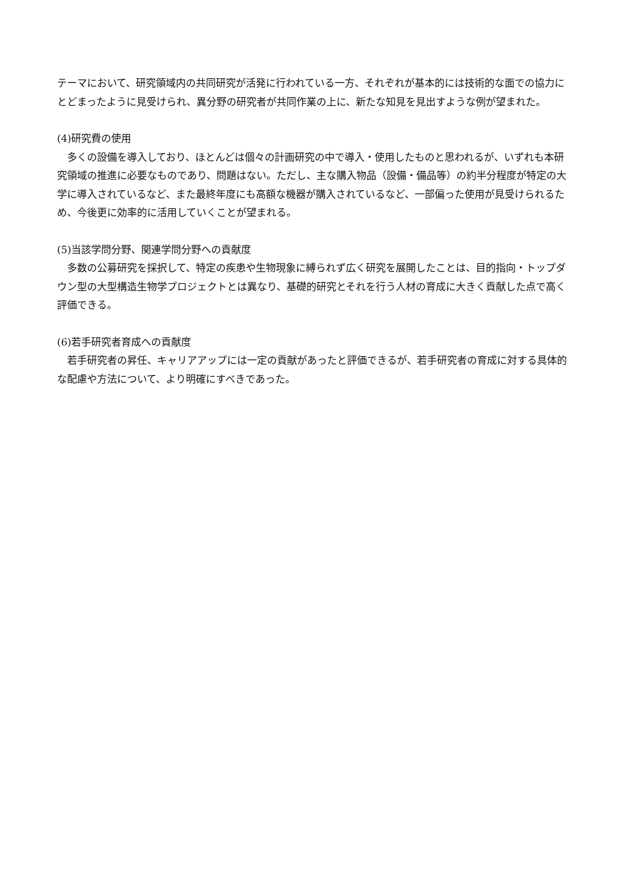テーマにおいて、研究領域内の共同研究が活発に行われている一方、それぞれが基本的には技術的な面での協力にとどまったように見受けられ、異分野の研究者が共同作業の上に、新たな知見を見出すような例が望まれた。
(4)研究費の使用
多くの設備を導入しており、ほとんどは個々の計画研究の中で導入・使用したものと思われるが、いずれも本研究領域の推進に必要なものであり、問題はない。ただし、主な購入物品（設備・備品等）の約半分程度が特定の大学に導入されているなど、また最終年度にも高額な機器が購入されているなど、一部偏った使用が見受けられるため、今後更に効率的に活用していくことが望まれる。
(5)当該学問分野、関連学問分野への貢献度
多数の公募研究を採択して、特定の疾患や生物現象に縛られず広く研究を展開したことは、目的指向・トップダウン型の大型構造生物学プロジェクトとは異なり、基礎的研究とそれを行う人材の育成に大きく貢献した点で高く評価できる。
(6)若手研究者育成への貢献度
若手研究者の昇任、キャリアアップには一定の貢献があったと評価できるが、若手研究者の育成に対する具体的な配慮や方法について、より明確にすべきであった。